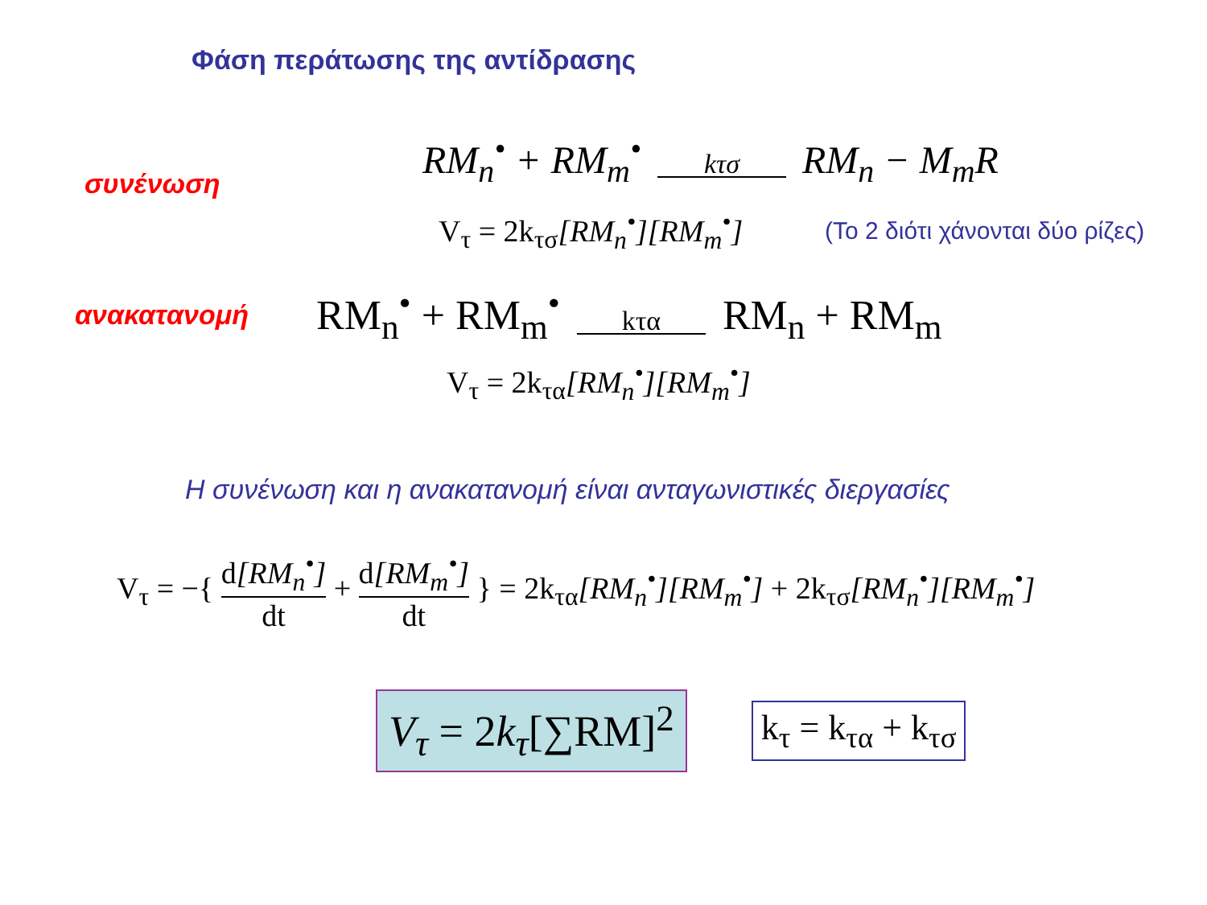Φάση περάτωσης της αντίδρασης
συνένωση
RM<sub>n</sub><sup>•</sup> + RM<sub>m</sub><sup>•</sup> kτσ RM<sub>n</sub> − M<sub>m</sub>R
V<sub>τ</sub> = 2k<sub>τσ</sub>[RM<sub>n</sub><sup>•</sup>][RM<sub>m</sub><sup>•</sup>]
(Το 2 διότι χάνονται δύο ρίζες)
ανακατανομή
RM<sub>n</sub><sup>•</sup> + RM<sub>m</sub><sup>•</sup> kτα RM<sub>n</sub> + RM<sub>m</sub>
V<sub>τ</sub> = 2k<sub>τα</sub>[RM<sub>n</sub><sup>•</sup>][RM<sub>m</sub><sup>•</sup>]
Η συνένωση και η ανακατανομή είναι ανταγωνιστικές διεργασίες
V<sub>τ</sub> = −{ d[RM<sub>n</sub><sup>•</sup>] dt + d[RM<sub>m</sub><sup>•</sup>] dt } = 2k<sub>τα</sub>[RM<sub>n</sub><sup>•</sup>][RM<sub>m</sub><sup>•</sup>] + 2k<sub>τσ</sub>[RM<sub>n</sub><sup>•</sup>][RM<sub>m</sub><sup>•</sup>]
V<sub>τ</sub> = 2k<sub>τ</sub>[∑RM]<sup>2</sup>
k<sub>τ</sub> = k<sub>τα</sub> + k<sub>τσ</sub>